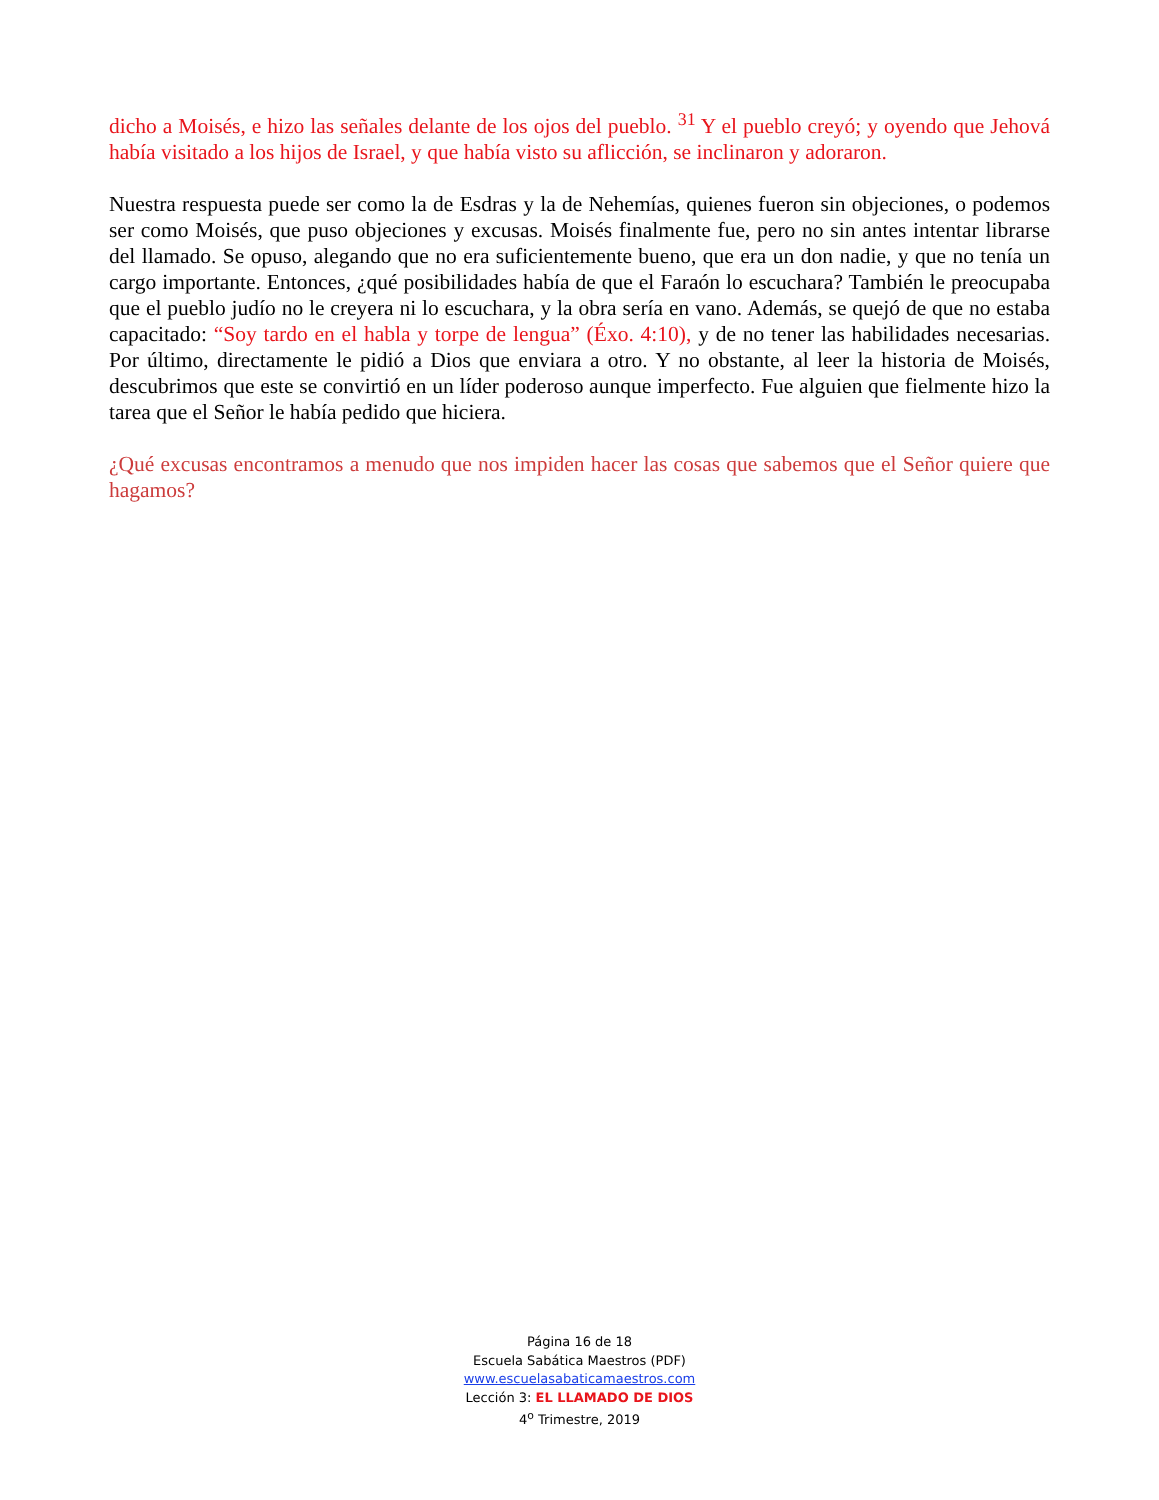dicho a Moisés, e hizo las señales delante de los ojos del pueblo. <sup>31</sup> Y el pueblo creyó; y oyendo que Jehová había visitado a los hijos de Israel, y que había visto su aflicción, se inclinaron y adoraron.
Nuestra respuesta puede ser como la de Esdras y la de Nehemías, quienes fueron sin objeciones, o podemos ser como Moisés, que puso objeciones y excusas. Moisés finalmente fue, pero no sin antes intentar librarse del llamado. Se opuso, alegando que no era suficientemente bueno, que era un don nadie, y que no tenía un cargo importante. Entonces, ¿qué posibilidades había de que el Faraón lo escuchara? También le preocupaba que el pueblo judío no le creyera ni lo escuchara, y la obra sería en vano. Además, se quejó de que no estaba capacitado: “Soy tardo en el habla y torpe de lengua” (Éxo. 4:10), y de no tener las habilidades necesarias. Por último, directamente le pidió a Dios que enviara a otro. Y no obstante, al leer la historia de Moisés, descubrimos que este se convirtió en un líder poderoso aunque imperfecto. Fue alguien que fielmente hizo la tarea que el Señor le había pedido que hiciera.
¿Qué excusas encontramos a menudo que nos impiden hacer las cosas que sabemos que el Señor quiere que hagamos?
Página 16 de 18
Escuela Sabática Maestros (PDF)
www.escuelasabaticamaestros.com
Lección 3: EL LLAMADO DE DIOS
4<sup>o</sup> Trimestre, 2019